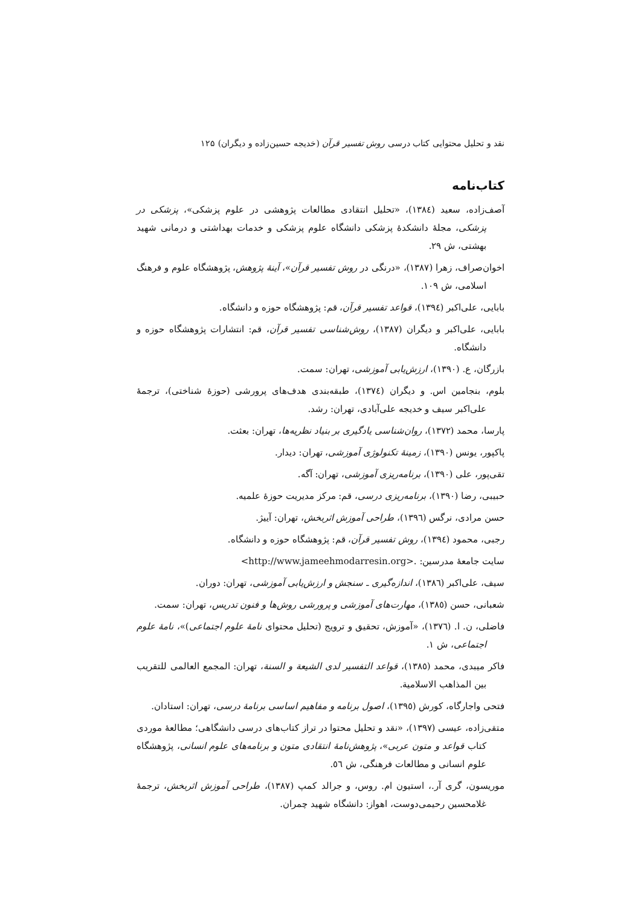نقد و تحلیل محتوایی کتاب درسی روش تفسیر قرآن (خدیجه حسین‌زاده و دیگران) ۱۲۵
کتاب‌نامه
آصف‌زاده، سعید (١٣٨٤)، «تحلیل انتقادی مطالعات پژوهشی در علوم پزشکی»، پزشکی در پزشکی، مجلهٔ دانشکدهٔ پزشکی دانشگاه علوم پزشکی و خدمات بهداشتی و درمانی شهید بهشتی، ش ٢٩.
اخوان‌صراف، زهرا (١٣٨٧)، «درنگی در روش تفسیر قرآن»، آینهٔ پژوهش، پژوهشگاه علوم و فرهنگ اسلامی، ش ١٠٩.
بابایی، علی‌اکبر (١٣٩٤)، قواعد تفسیر قرآن، قم: پژوهشگاه حوزه و دانشگاه.
بابایی، علی‌اکبر و دیگران (١٣٨٧)، روش‌شناسی تفسیر قرآن، قم: انتشارات پژوهشگاه حوزه و دانشگاه.
بازرگان، ع. (١٣٩٠)، ارزش‌یابی آموزشی، تهران: سمت.
بلوم، بنجامین اس. و دیگران (١٣٧٤)، طبقه‌بندی هدف‌های پرورشی (حوزهٔ شناختی)، ترجمهٔ علی‌اکبر سیف و خدیجه علی‌آبادی، تهران: رشد.
پارسا، محمد (١٣٧٢)، روان‌شناسی یادگیری بر بنیاد نظریه‌ها، تهران: بعثت.
پاکپور، یونس (١٣٩٠)، زمینهٔ تکنولوژی آموزشی، تهران: دیدار.
تقی‌پور، علی (١٣٩٠)، برنامه‌ریزی آموزشی، تهران: آگه.
حبیبی، رضا (١٣٩٠)، برنامه‌ریزی درسی، قم: مرکز مدیریت حوزهٔ علمیه.
حسن مرادی، نرگس (١٣٩٦)، طراحی آموزش اثربخش، تهران: آییژ.
رجبی، محمود (١٣٩٤)، روش تفسیر قرآن، قم: پژوهشگاه حوزه و دانشگاه.
سایت جامعهٔ مدرسین: .<http://www.jameehmodarresin.org>
سیف، علی‌اکبر (١٣٨٦)، اندازه‌گیری ـ سنجش و ارزش‌یابی آموزشی، تهران: دوران.
شعبانی، حسن (١٣٨٥)، مهارت‌های آموزشی و پرورشی روش‌ها و فنون تدریس، تهران: سمت.
فاضلی، ن. ا. (١٣٧٦)، «آموزش، تحقیق و ترویج (تحلیل محتوای نامهٔ علوم اجتماعی)»، نامهٔ علوم اجتماعی، ش ١.
فاکر میبدی، محمد (١٣٨٥)، قواعد التفسیر لدی الشیعة و السنة، تهران: المجمع العالمی للتقریب بین المذاهب الاسلامیة.
فتحی واجارگاه، کورش (١٣٩٥)، اصول برنامه و مفاهیم اساسی برنامهٔ درسی، تهران: استادان.
متقی‌زاده، عیسی (١٣٩٧)، «نقد و تحلیل محتوا در تراز کتاب‌های درسی دانشگاهی؛ مطالعهٔ موردی کتاب قواعد و متون عربی»، پژوهش‌نامهٔ انتقادی متون و برنامه‌های علوم انسانی، پژوهشگاه علوم انسانی و مطالعات فرهنگی، ش ٥٦.
موریسون، گری آر.، استیون ام. روس، و جرالد کمپ (١٣٨٧)، طراحی آموزش اثربخش، ترجمهٔ غلامحسین رحیمی‌دوست، اهواز: دانشگاه شهید چمران.